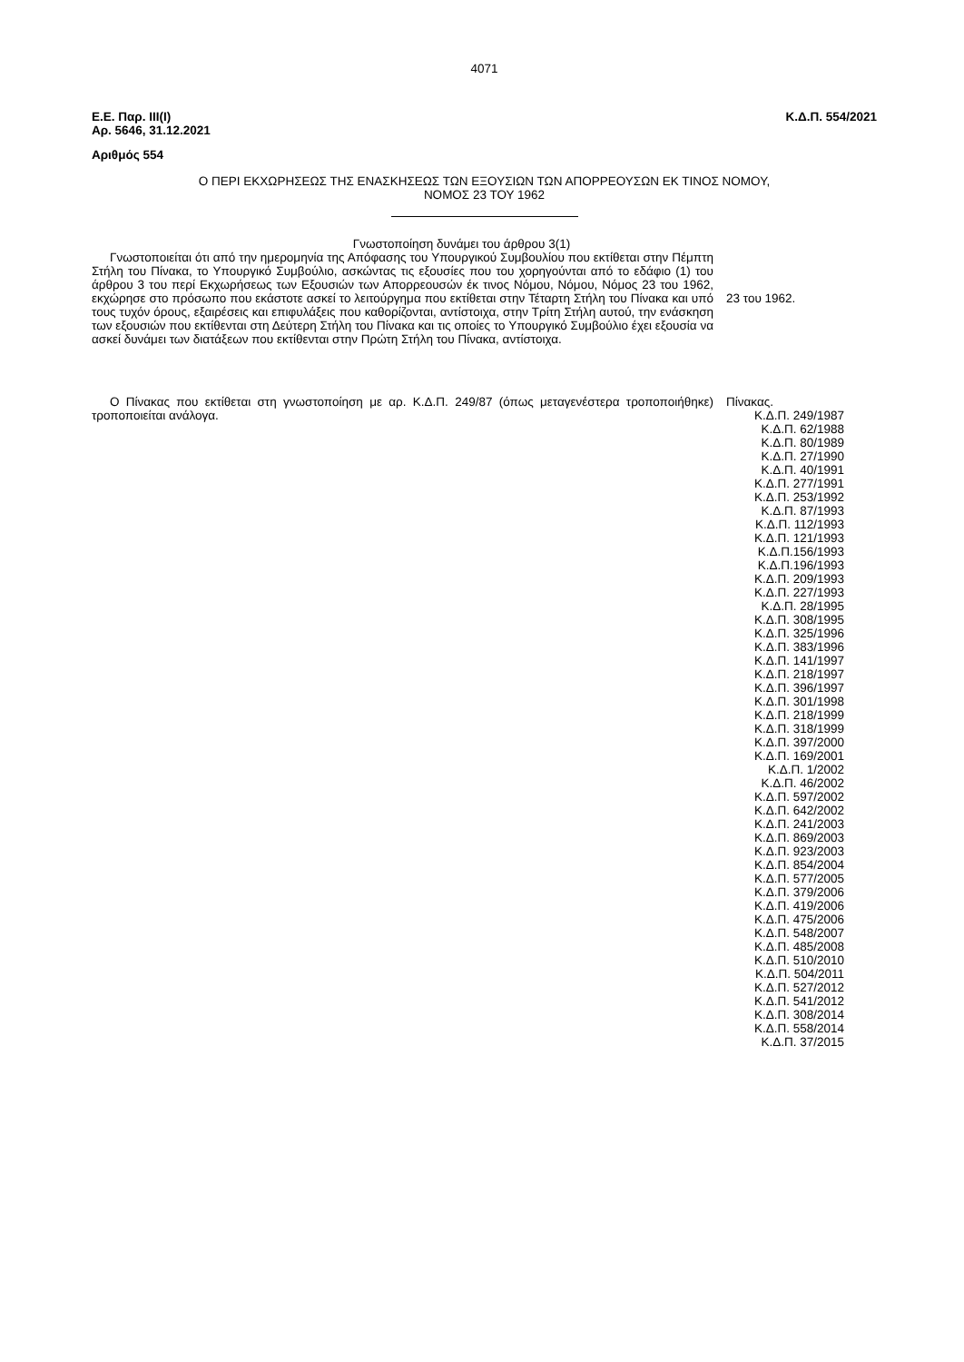4071
Ε.Ε. Παρ. ΙΙΙ(Ι)
Αρ. 5646, 31.12.2021
Κ.Δ.Π. 554/2021
Αριθμός 554
Ο ΠΕΡΙ ΕΚΧΩΡΗΣΕΩΣ ΤΗΣ ΕΝΑΣΚΗΣΕΩΣ ΤΩΝ ΕΞΟΥΣΙΩΝ ΤΩΝ ΑΠΟΡΡΕΟΥΣΩΝ ΕΚ ΤΙΝΟΣ ΝΟΜΟΥ,
ΝΟΜΟΣ 23 ΤΟΥ 1962
Γνωστοποίηση δυνάμει του άρθρου 3(1)
Γνωστοποιείται ότι από την ημερομηνία της Απόφασης του Υπουργικού Συμβουλίου που εκτίθεται στην Πέμπτη Στήλη του Πίνακα, το Υπουργικό Συμβούλιο, ασκώντας τις εξουσίες που του χορηγούνται από το εδάφιο (1) του άρθρου 3 του περί Εκχωρήσεως των Εξουσιών των Απορρεουσών έκ τινος Νόμου, Νόμου, Νόμος 23 του 1962, εκχώρησε στο πρόσωπο που εκάστοτε ασκεί το λειτούργημα που εκτίθεται στην Τέταρτη Στήλη του Πίνακα και υπό τους τυχόν όρους, εξαιρέσεις και επιφυλάξεις που καθορίζονται, αντίστοιχα, στην Τρίτη Στήλη αυτού, την ενάσκηση των εξουσιών που εκτίθενται στη Δεύτερη Στήλη του Πίνακα και τις οποίες το Υπουργικό Συμβούλιο έχει εξουσία να ασκεί δυνάμει των διατάξεων που εκτίθενται στην Πρώτη Στήλη του Πίνακα, αντίστοιχα.
23 του 1962.
Ο Πίνακας που εκτίθεται στη γνωστοποίηση με αρ. Κ.Δ.Π. 249/87 (όπως μεταγενέστερα τροποποιήθηκε) τροποποιείται ανάλογα.
Πίνακας.
Κ.Δ.Π. 249/1987
Κ.Δ.Π. 62/1988
Κ.Δ.Π. 80/1989
Κ.Δ.Π. 27/1990
Κ.Δ.Π. 40/1991
Κ.Δ.Π. 277/1991
Κ.Δ.Π. 253/1992
Κ.Δ.Π. 87/1993
Κ.Δ.Π. 112/1993
Κ.Δ.Π. 121/1993
Κ.Δ.Π.156/1993
Κ.Δ.Π.196/1993
Κ.Δ.Π. 209/1993
Κ.Δ.Π. 227/1993
Κ.Δ.Π. 28/1995
Κ.Δ.Π. 308/1995
Κ.Δ.Π. 325/1996
Κ.Δ.Π. 383/1996
Κ.Δ.Π. 141/1997
Κ.Δ.Π. 218/1997
Κ.Δ.Π. 396/1997
Κ.Δ.Π. 301/1998
Κ.Δ.Π. 218/1999
Κ.Δ.Π. 318/1999
Κ.Δ.Π. 397/2000
Κ.Δ.Π. 169/2001
Κ.Δ.Π. 1/2002
Κ.Δ.Π. 46/2002
Κ.Δ.Π. 597/2002
Κ.Δ.Π. 642/2002
Κ.Δ.Π. 241/2003
Κ.Δ.Π. 869/2003
Κ.Δ.Π. 923/2003
Κ.Δ.Π. 854/2004
Κ.Δ.Π. 577/2005
Κ.Δ.Π. 379/2006
Κ.Δ.Π. 419/2006
Κ.Δ.Π. 475/2006
Κ.Δ.Π. 548/2007
Κ.Δ.Π. 485/2008
Κ.Δ.Π. 510/2010
Κ.Δ.Π. 504/2011
Κ.Δ.Π. 527/2012
Κ.Δ.Π. 541/2012
Κ.Δ.Π. 308/2014
Κ.Δ.Π. 558/2014
Κ.Δ.Π. 37/2015